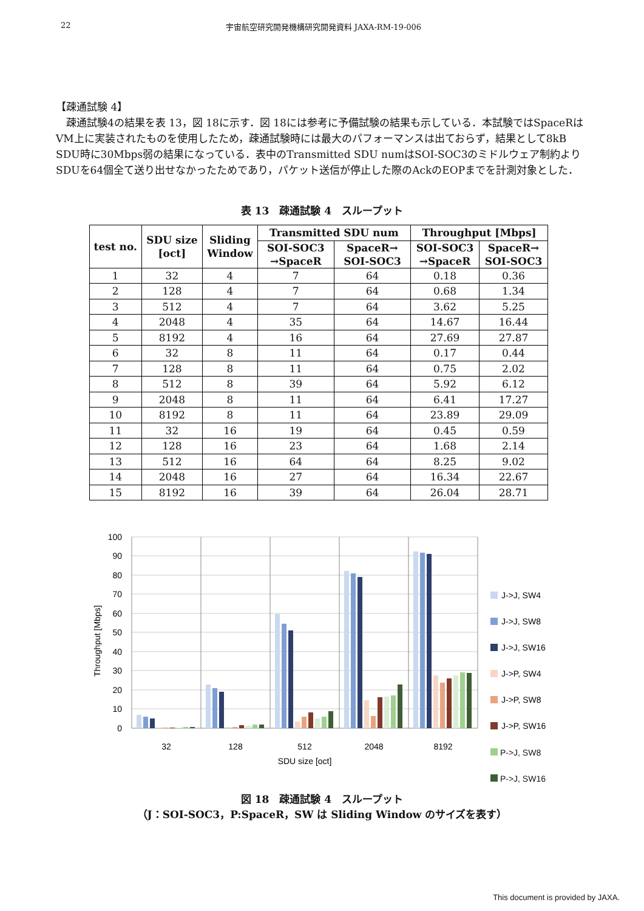22 宇宙航空研究開発機構研究開発資料 JAXA-RM-19-006
【疎通試験 4】
　疎通試験4の結果を表 13，図 18に示す．図 18には参考に予備試験の結果も示している．本試験ではSpaceRはVM上に実装されたものを使用したため，疎通試験時には最大のパフォーマンスは出ておらず，結果として8kB SDU時に30Mbps弱の結果になっている．表中のTransmitted SDU numはSOI-SOC3のミドルウェア制約よりSDUを64個全て送り出せなかったためであり，パケット送信が停止した際のAckのEOPまでを計測対象とした．
表 13　疎通試験 4　スループット
| test no. | SDU size [oct] | Sliding Window | Transmitted SDU num | | Throughput [Mbps] | |
| --- | --- | --- | --- | --- | --- | --- |
| | | | SOI-SOC3 →SpaceR | SpaceR→ SOI-SOC3 | SOI-SOC3 →SpaceR | SpaceR→ SOI-SOC3 |
| 1 | 32 | 4 | 7 | 64 | 0.18 | 0.36 |
| 2 | 128 | 4 | 7 | 64 | 0.68 | 1.34 |
| 3 | 512 | 4 | 7 | 64 | 3.62 | 5.25 |
| 4 | 2048 | 4 | 35 | 64 | 14.67 | 16.44 |
| 5 | 8192 | 4 | 16 | 64 | 27.69 | 27.87 |
| 6 | 32 | 8 | 11 | 64 | 0.17 | 0.44 |
| 7 | 128 | 8 | 11 | 64 | 0.75 | 2.02 |
| 8 | 512 | 8 | 39 | 64 | 5.92 | 6.12 |
| 9 | 2048 | 8 | 11 | 64 | 6.41 | 17.27 |
| 10 | 8192 | 8 | 11 | 64 | 23.89 | 29.09 |
| 11 | 32 | 16 | 19 | 64 | 0.45 | 0.59 |
| 12 | 128 | 16 | 23 | 64 | 1.68 | 2.14 |
| 13 | 512 | 16 | 64 | 64 | 8.25 | 9.02 |
| 14 | 2048 | 16 | 27 | 64 | 16.34 | 22.67 |
| 15 | 8192 | 16 | 39 | 64 | 26.04 | 28.71 |
100
90
80
70
60
50
40
30
20
10
0
Throughput [Mbps]
32
128
512
2048
8192
SDU size [oct]
J->J, SW4
J->J, SW8
J->J, SW16
J->P, SW4
J->P, SW8
J->P, SW16
P->J, SW4
P->J, SW8
P->J, SW16
図 18　疎通試験 4　スループット
（J：SOI-SOC3，P:SpaceR，SW は Sliding Window のサイズを表す）
This document is provided by JAXA.